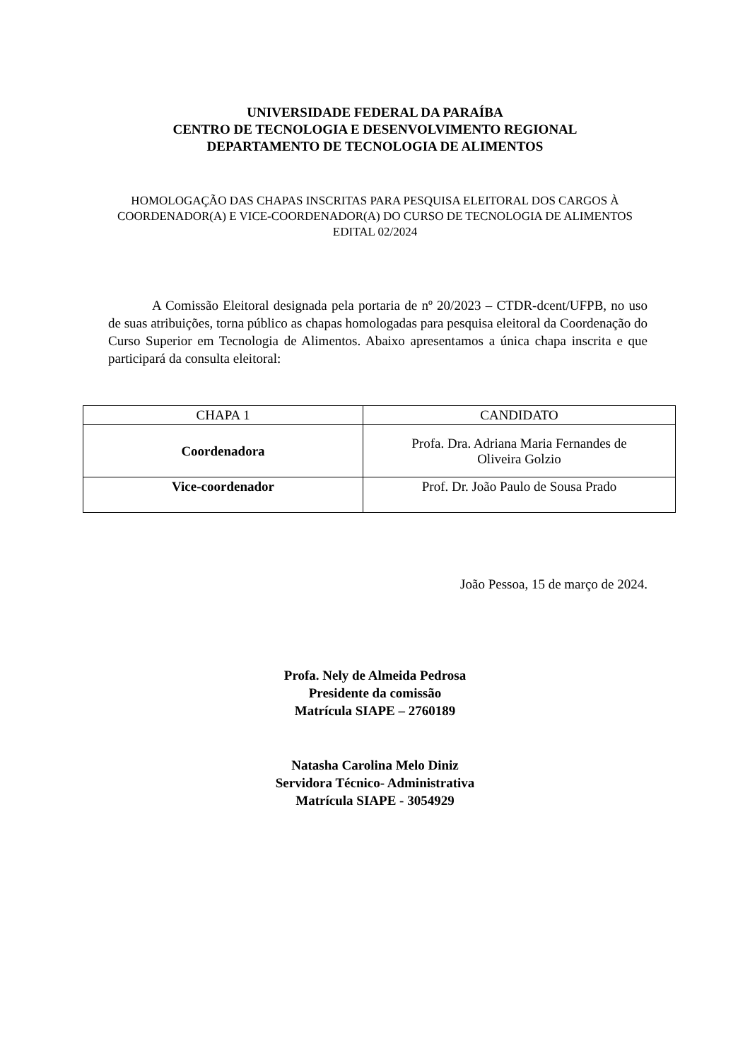UNIVERSIDADE FEDERAL DA PARAÍBA
CENTRO DE TECNOLOGIA E DESENVOLVIMENTO REGIONAL
DEPARTAMENTO DE TECNOLOGIA DE ALIMENTOS
HOMOLOGAÇÃO DAS CHAPAS INSCRITAS PARA PESQUISA ELEITORAL DOS CARGOS À COORDENADOR(A) E VICE-COORDENADOR(A) DO CURSO DE TECNOLOGIA DE ALIMENTOS
EDITAL 02/2024
A Comissão Eleitoral designada pela portaria de nº 20/2023 – CTDR-dcent/UFPB, no uso de suas atribuições, torna público as chapas homologadas para pesquisa eleitoral da Coordenação do Curso Superior em Tecnologia de Alimentos. Abaixo apresentamos a única chapa inscrita e que participará da consulta eleitoral:
| CHAPA 1 | CANDIDATO |
| --- | --- |
| Coordenadora | Profa. Dra. Adriana Maria Fernandes de Oliveira Golzio |
| Vice-coordenador | Prof. Dr. João Paulo de Sousa Prado |
João Pessoa, 15 de março de 2024.
Profa. Nely de Almeida Pedrosa
Presidente da comissão
Matrícula SIAPE – 2760189
Natasha Carolina Melo Diniz
Servidora Técnico- Administrativa
Matrícula SIAPE - 3054929